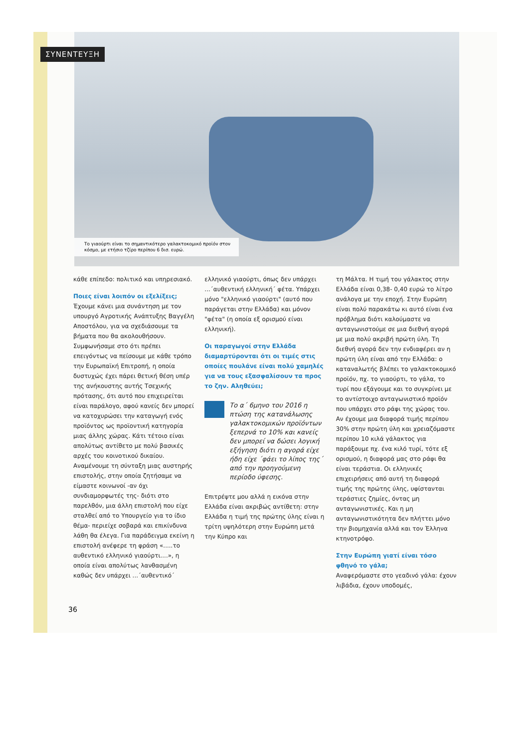Το γιαούρτι είναι το σημαντικότερο γαλακτοκομικό προϊόν στον κόσμο, με ετήσιο τζίρο περίπου 6 δισ. ευρώ.
ΣΥΝΕΝΤΕΥΞΗ
κάθε επίπεδο: πολιτικό και υπηρεσιακό.
Ποιες είναι λοιπόν οι εξελίξεις;
Έχουμε κάνει μια συνάντηση με τον υπουργό Αγροτικής Ανάπτυξης Βαγγέλη Αποστόλου, για να σχεδιάσουμε τα βήματα που θα ακολουθήσουν. Συμφωνήσαμε στο ότι πρέπει επειγόντως να πείσουμε με κάθε τρόπο την Ευρωπαϊκή Επιτροπή, η οποία δυστυχώς έχει πάρει θετική θέση υπέρ της ανήκουστης αυτής Τσεχικής πρότασης, ότι αυτό που επιχειρείται είναι παράλογο, αφού κανείς δεν μπορεί να κατοχυρώσει την καταγωγή ενός προϊόντος ως προϊοντική κατηγορία μιας άλλης χώρας. Κάτι τέτοιο είναι απολύτως αντίθετο με πολύ βασικές αρχές του κοινοτικού δικαίου. Αναμένουμε τη σύνταξη μιας αυστηρής επιστολής, στην οποία ζητήσαμε να είμαστε κοινωνοί -αν όχι συνδιαμορφωτές της- διότι στο παρελθόν, μια άλλη επιστολή που είχε σταλθεί από το Υπουργείο για το ίδιο θέμα- περιείχε σοβαρά και επικίνδυνα λάθη θα έλεγα. Για παράδειγμα εκείνη η επιστολή ανέφερε τη φράση «.....το αυθεντικό ελληνικό γιαούρτι....», η οποία είναι απολύτως λανθασμένη καθώς δεν υπάρχει ...΄αυθεντικό΄
ελληνικό γιαούρτι, όπως δεν υπάρχει ...΄αυθεντική ελληνική΄ φέτα. Υπάρχει μόνο "ελληνικό γιαούρτι" (αυτό που παράγεται στην Ελλάδα) και μόνον "φέτα" (η οποία εξ ορισμού είναι ελληνική).
Οι παραγωγοί στην Ελλάδα διαμαρτύρονται ότι οι τιμές στις οποίες πουλάνε είναι πολύ χαμηλές για να τους εξασφαλίσουν τα προς το ζην. Αληθεύει;
Το α΄ 6μηνο του 2016 η πτώση της κατανάλωσης γαλακτοκομικών προϊόντων ξεπερνά το 10% και κανείς δεν μπορεί να δώσει λογική εξήγηση διότι η αγορά είχε ήδη είχε ΄φάει το λίπος της΄ από την προηγούμενη περίοδο ύφεσης.
Επιτρέψτε μου αλλά η εικόνα στην Ελλάδα είναι ακριβώς αντίθετη: στην Ελλάδα η τιμή της πρώτης ύλης είναι η τρίτη υψηλότερη στην Ευρώπη μετά την Κύπρο και
τη Μάλτα. Η τιμή του γάλακτος στην Ελλάδα είναι 0,38- 0,40 ευρώ το λίτρο ανάλογα με την εποχή. Στην Ευρώπη είναι πολύ παρακάτω κι αυτό είναι ένα πρόβλημα διότι καλούμαστε να ανταγωνιστούμε σε μια διεθνή αγορά με μια πολύ ακριβή πρώτη ύλη. Τη διεθνή αγορά δεν την ενδιαφέρει αν η πρώτη ύλη είναι από την Ελλάδα: ο καταναλωτής βλέπει το γαλακτοκομικό προϊόν, πχ. το γιαούρτι, το γάλα, το τυρί που εξάγουμε και το συγκρίνει με το αντίστοιχο ανταγωνιστικό προϊόν που υπάρχει στο ράφι της χώρας του. Αν έχουμε μια διαφορά τιμής περίπου 30% στην πρώτη ύλη και χρειαζόμαστε περίπου 10 κιλά γάλακτος για παράξουμε πχ. ένα κιλό τυρί, τότε εξ ορισμού, η διαφορά μας στο ράφι θα είναι τεράστια. Οι ελληνικές επιχειρήσεις από αυτή τη διαφορά τιμής της πρώτης ύλης, υφίστανται τεράστιες ζημίες, όντας μη ανταγωνιστικές. Και η μη ανταγωνιστικότητα δεν πλήττει μόνο την βιομηχανία αλλά και τον Έλληνα κτηνοτρόφο.
Στην Ευρώπη γιατί είναι τόσο φθηνό το γάλα;
Αναφερόμαστε στο γεαδινό γάλα: έχουν λιβάδια, έχουν υποδομές,
36